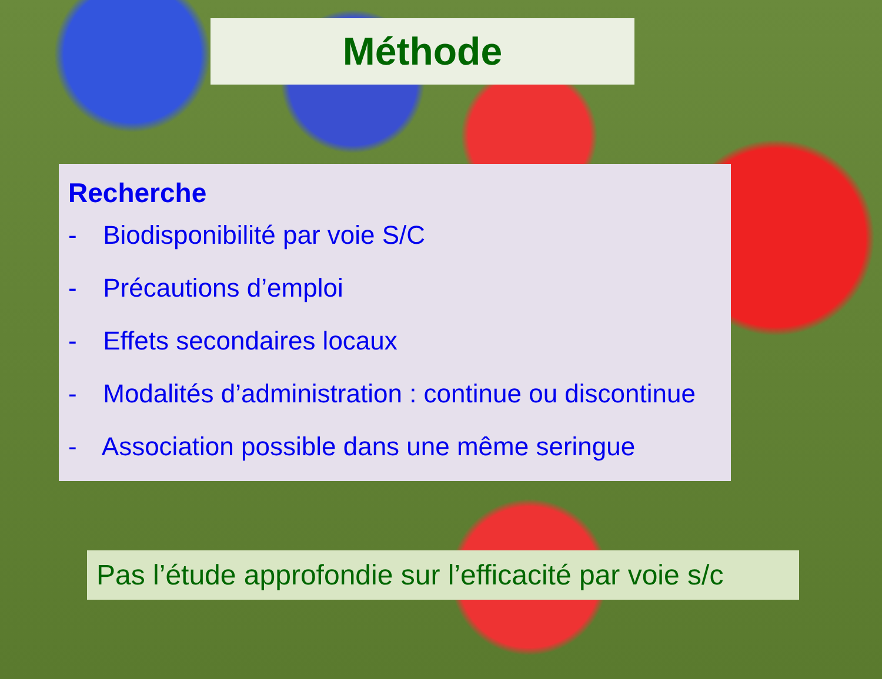Méthode
Recherche
- Biodisponibilité par voie S/C
- Précautions d’emploi
- Effets secondaires locaux
- Modalités d’administration : continue ou discontinue
- Association possible dans une même seringue
Pas l’étude approfondie sur l’efficacité par voie s/c